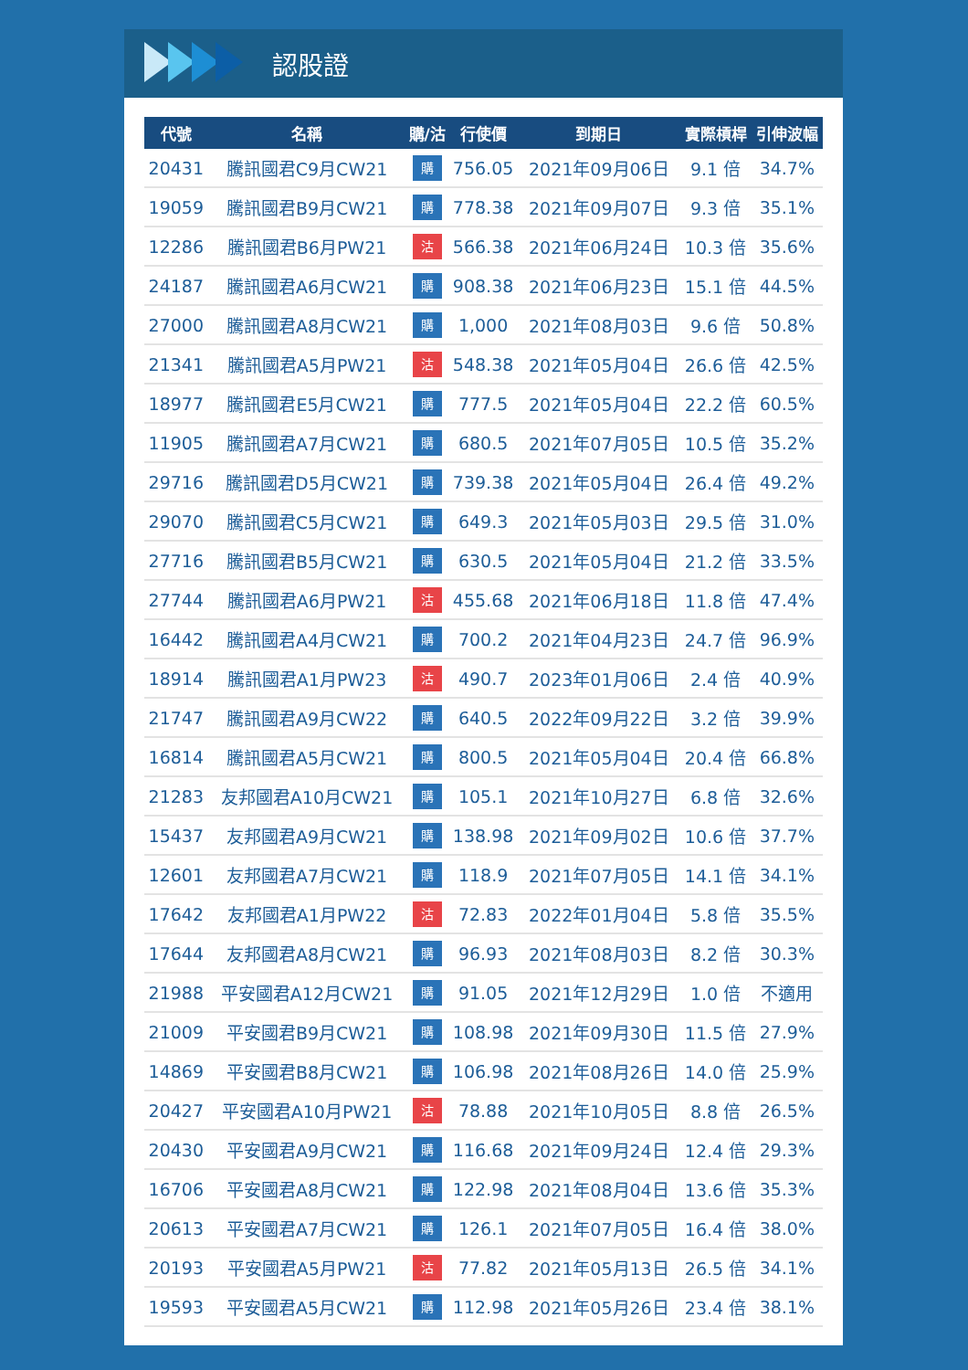認股證
| 代號 | 名稱 | 購/沽 | 行使價 | 到期日 | 實際槓桿 | 引伸波幅 |
| --- | --- | --- | --- | --- | --- | --- |
| 20431 | 騰訊國君C9月CW21 | 購 | 756.05 | 2021年09月06日 | 9.1 倍 | 34.7% |
| 19059 | 騰訊國君B9月CW21 | 購 | 778.38 | 2021年09月07日 | 9.3 倍 | 35.1% |
| 12286 | 騰訊國君B6月PW21 | 沽 | 566.38 | 2021年06月24日 | 10.3 倍 | 35.6% |
| 24187 | 騰訊國君A6月CW21 | 購 | 908.38 | 2021年06月23日 | 15.1 倍 | 44.5% |
| 27000 | 騰訊國君A8月CW21 | 購 | 1,000 | 2021年08月03日 | 9.6 倍 | 50.8% |
| 21341 | 騰訊國君A5月PW21 | 沽 | 548.38 | 2021年05月04日 | 26.6 倍 | 42.5% |
| 18977 | 騰訊國君E5月CW21 | 購 | 777.5 | 2021年05月04日 | 22.2 倍 | 60.5% |
| 11905 | 騰訊國君A7月CW21 | 購 | 680.5 | 2021年07月05日 | 10.5 倍 | 35.2% |
| 29716 | 騰訊國君D5月CW21 | 購 | 739.38 | 2021年05月04日 | 26.4 倍 | 49.2% |
| 29070 | 騰訊國君C5月CW21 | 購 | 649.3 | 2021年05月03日 | 29.5 倍 | 31.0% |
| 27716 | 騰訊國君B5月CW21 | 購 | 630.5 | 2021年05月04日 | 21.2 倍 | 33.5% |
| 27744 | 騰訊國君A6月PW21 | 沽 | 455.68 | 2021年06月18日 | 11.8 倍 | 47.4% |
| 16442 | 騰訊國君A4月CW21 | 購 | 700.2 | 2021年04月23日 | 24.7 倍 | 96.9% |
| 18914 | 騰訊國君A1月PW23 | 沽 | 490.7 | 2023年01月06日 | 2.4 倍 | 40.9% |
| 21747 | 騰訊國君A9月CW22 | 購 | 640.5 | 2022年09月22日 | 3.2 倍 | 39.9% |
| 16814 | 騰訊國君A5月CW21 | 購 | 800.5 | 2021年05月04日 | 20.4 倍 | 66.8% |
| 21283 | 友邦國君A10月CW21 | 購 | 105.1 | 2021年10月27日 | 6.8 倍 | 32.6% |
| 15437 | 友邦國君A9月CW21 | 購 | 138.98 | 2021年09月02日 | 10.6 倍 | 37.7% |
| 12601 | 友邦國君A7月CW21 | 購 | 118.9 | 2021年07月05日 | 14.1 倍 | 34.1% |
| 17642 | 友邦國君A1月PW22 | 沽 | 72.83 | 2022年01月04日 | 5.8 倍 | 35.5% |
| 17644 | 友邦國君A8月CW21 | 購 | 96.93 | 2021年08月03日 | 8.2 倍 | 30.3% |
| 21988 | 平安國君A12月CW21 | 購 | 91.05 | 2021年12月29日 | 1.0 倍 | 不適用 |
| 21009 | 平安國君B9月CW21 | 購 | 108.98 | 2021年09月30日 | 11.5 倍 | 27.9% |
| 14869 | 平安國君B8月CW21 | 購 | 106.98 | 2021年08月26日 | 14.0 倍 | 25.9% |
| 20427 | 平安國君A10月PW21 | 沽 | 78.88 | 2021年10月05日 | 8.8 倍 | 26.5% |
| 20430 | 平安國君A9月CW21 | 購 | 116.68 | 2021年09月24日 | 12.4 倍 | 29.3% |
| 16706 | 平安國君A8月CW21 | 購 | 122.98 | 2021年08月04日 | 13.6 倍 | 35.3% |
| 20613 | 平安國君A7月CW21 | 購 | 126.1 | 2021年07月05日 | 16.4 倍 | 38.0% |
| 20193 | 平安國君A5月PW21 | 沽 | 77.82 | 2021年05月13日 | 26.5 倍 | 34.1% |
| 19593 | 平安國君A5月CW21 | 購 | 112.98 | 2021年05月26日 | 23.4 倍 | 38.1% |